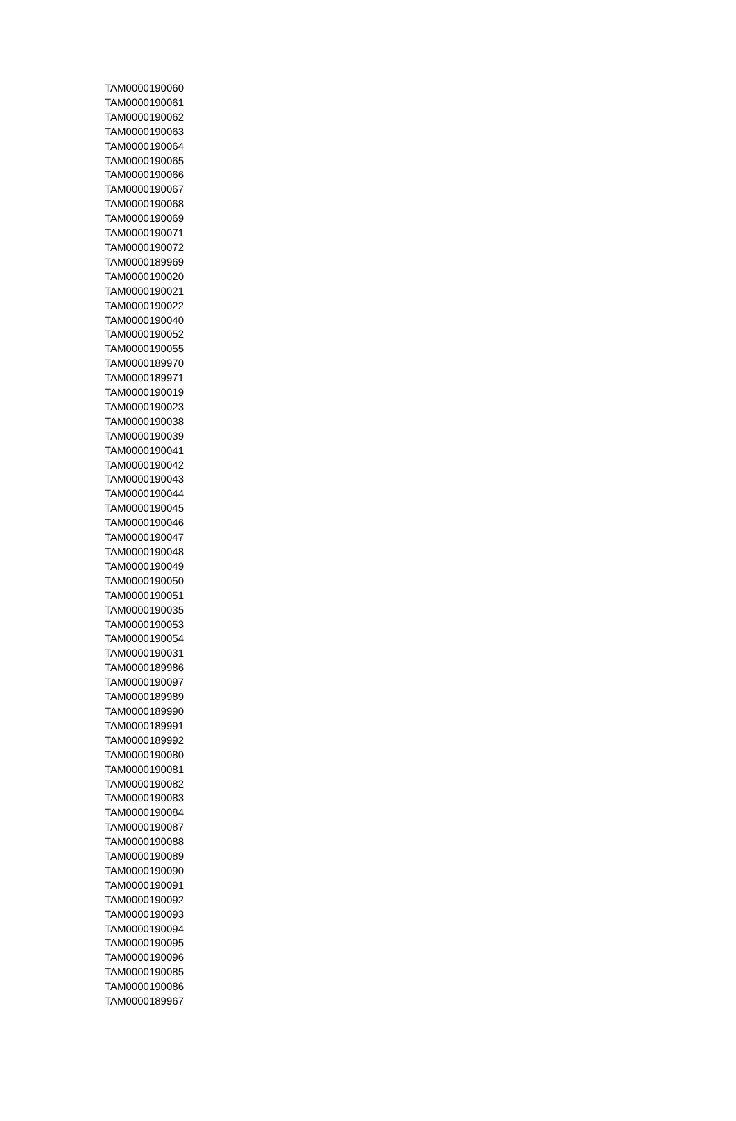| TAM0000190060 |
| TAM0000190061 |
| TAM0000190062 |
| TAM0000190063 |
| TAM0000190064 |
| TAM0000190065 |
| TAM0000190066 |
| TAM0000190067 |
| TAM0000190068 |
| TAM0000190069 |
| TAM0000190071 |
| TAM0000190072 |
| TAM0000189969 |
| TAM0000190020 |
| TAM0000190021 |
| TAM0000190022 |
| TAM0000190040 |
| TAM0000190052 |
| TAM0000190055 |
| TAM0000189970 |
| TAM0000189971 |
| TAM0000190019 |
| TAM0000190023 |
| TAM0000190038 |
| TAM0000190039 |
| TAM0000190041 |
| TAM0000190042 |
| TAM0000190043 |
| TAM0000190044 |
| TAM0000190045 |
| TAM0000190046 |
| TAM0000190047 |
| TAM0000190048 |
| TAM0000190049 |
| TAM0000190050 |
| TAM0000190051 |
| TAM0000190035 |
| TAM0000190053 |
| TAM0000190054 |
| TAM0000190031 |
| TAM0000189986 |
| TAM0000190097 |
| TAM0000189989 |
| TAM0000189990 |
| TAM0000189991 |
| TAM0000189992 |
| TAM0000190080 |
| TAM0000190081 |
| TAM0000190082 |
| TAM0000190083 |
| TAM0000190084 |
| TAM0000190087 |
| TAM0000190088 |
| TAM0000190089 |
| TAM0000190090 |
| TAM0000190091 |
| TAM0000190092 |
| TAM0000190093 |
| TAM0000190094 |
| TAM0000190095 |
| TAM0000190096 |
| TAM0000190085 |
| TAM0000190086 |
| TAM0000189967 |